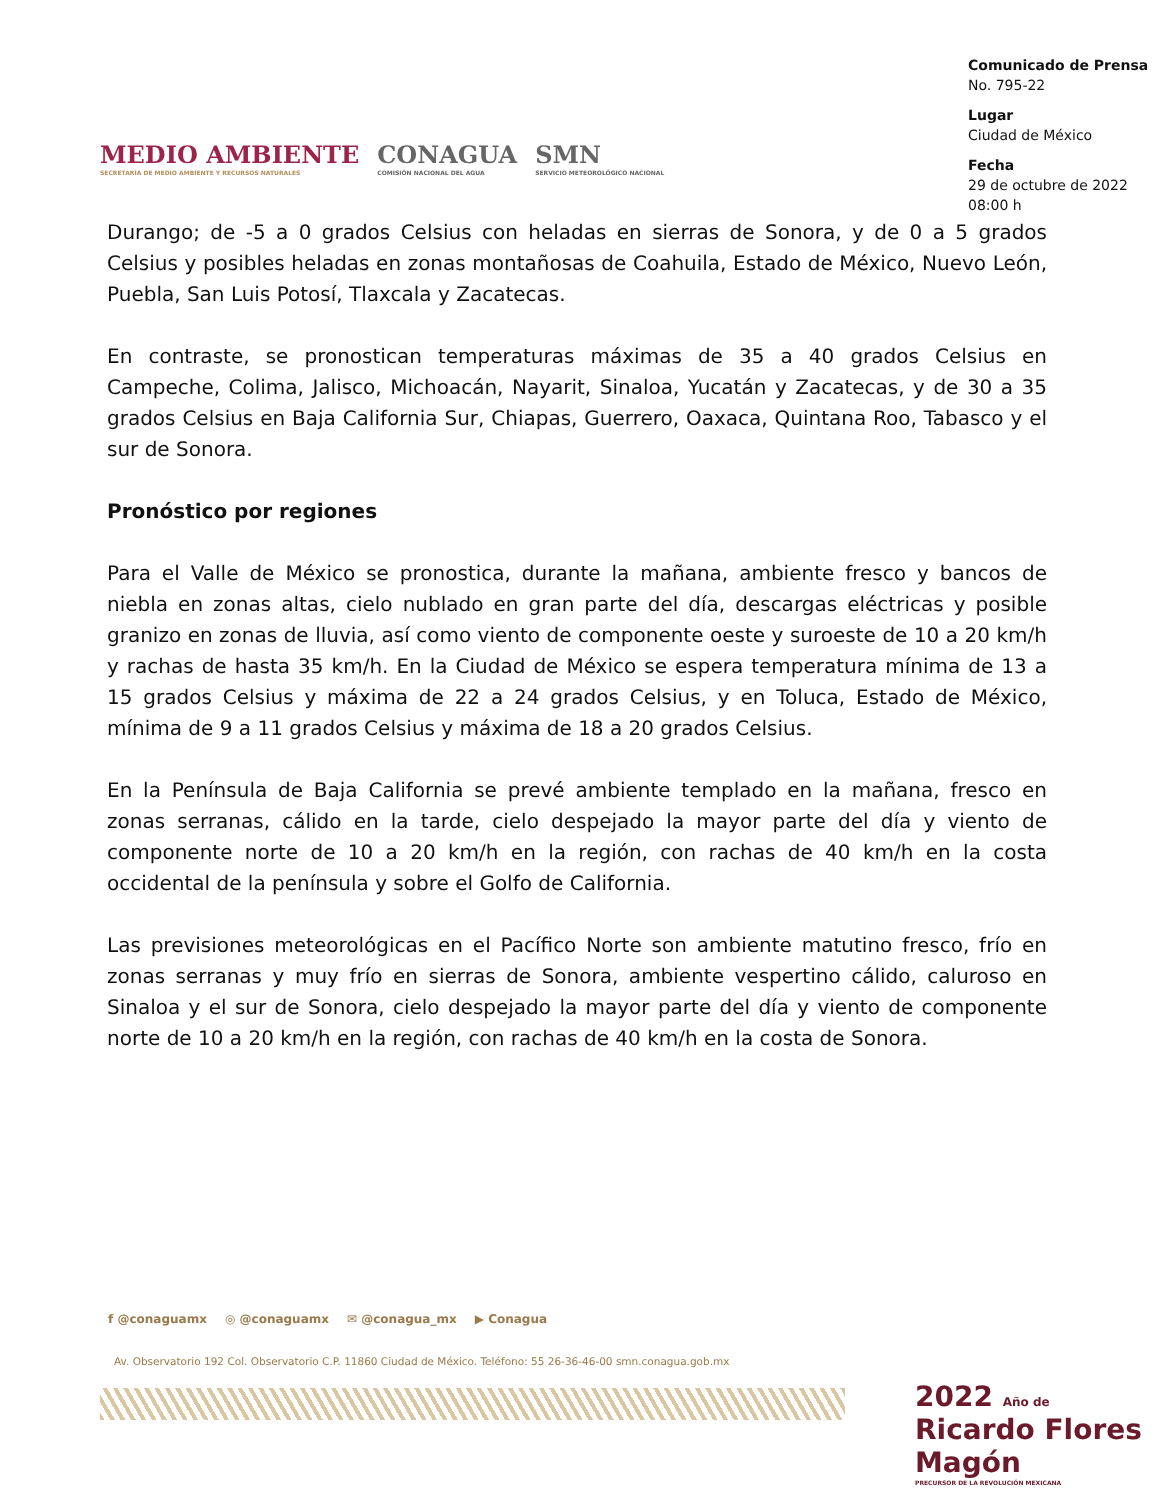MEDIO AMBIENTE
SECRETARÍA DE MEDIO AMBIENTE Y RECURSOS NATURALES
CONAGUA
COMISIÓN NACIONAL DEL AGUA
SMN
SERVICIO METEOROLÓGICO NACIONAL
Comunicado de Prensa
No. 795-22
Lugar
Ciudad de México
Fecha
29 de octubre de 2022
08:00 h
Durango; de -5 a 0 grados Celsius con heladas en sierras de Sonora, y de 0 a 5 grados Celsius y posibles heladas en zonas montañosas de Coahuila, Estado de México, Nuevo León, Puebla, San Luis Potosí, Tlaxcala y Zacatecas.
En contraste, se pronostican temperaturas máximas de 35 a 40 grados Celsius en Campeche, Colima, Jalisco, Michoacán, Nayarit, Sinaloa, Yucatán y Zacatecas, y de 30 a 35 grados Celsius en Baja California Sur, Chiapas, Guerrero, Oaxaca, Quintana Roo, Tabasco y el sur de Sonora.
Pronóstico por regiones
Para el Valle de México se pronostica, durante la mañana, ambiente fresco y bancos de niebla en zonas altas, cielo nublado en gran parte del día, descargas eléctricas y posible granizo en zonas de lluvia, así como viento de componente oeste y suroeste de 10 a 20 km/h y rachas de hasta 35 km/h. En la Ciudad de México se espera temperatura mínima de 13 a 15 grados Celsius y máxima de 22 a 24 grados Celsius, y en Toluca, Estado de México, mínima de 9 a 11 grados Celsius y máxima de 18 a 20 grados Celsius.
En la Península de Baja California se prevé ambiente templado en la mañana, fresco en zonas serranas, cálido en la tarde, cielo despejado la mayor parte del día y viento de componente norte de 10 a 20 km/h en la región, con rachas de 40 km/h en la costa occidental de la península y sobre el Golfo de California.
Las previsiones meteorológicas en el Pacífico Norte son ambiente matutino fresco, frío en zonas serranas y muy frío en sierras de Sonora, ambiente vespertino cálido, caluroso en Sinaloa y el sur de Sonora, cielo despejado la mayor parte del día y viento de componente norte de 10 a 20 km/h en la región, con rachas de 40 km/h en la costa de Sonora.
f @conaguamx ◎ @conaguamx ✉ @conagua_mx ▶ Conagua
Av. Observatorio 192 Col. Observatorio C.P. 11860 Ciudad de México. Teléfono: 55 26-36-46-00 smn.conagua.gob.mx
2022 Año de Ricardo Flores Magón
PRECURSOR DE LA REVOLUCIÓN MEXICANA